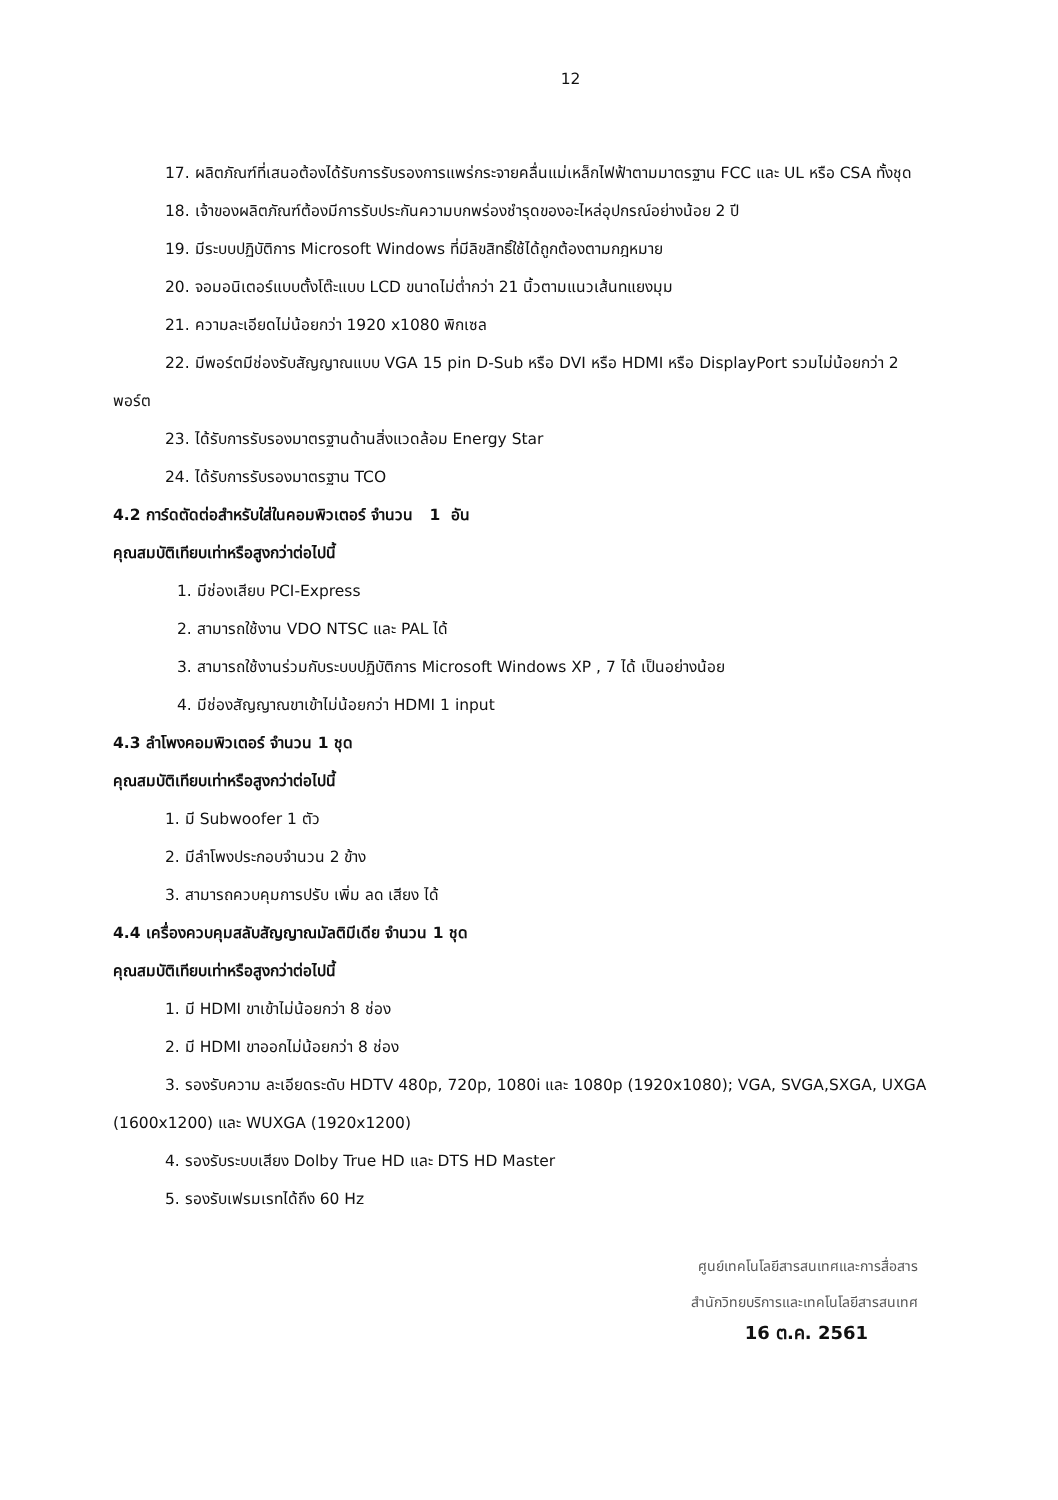12
17. ผลิตภัณฑ์ที่เสนอต้องได้รับการรับรองการแพร่กระจายคลื่นแม่เหล็กไฟฟ้าตามมาตรฐาน FCC และ UL หรือ CSA ทั้งชุด
18. เจ้าของผลิตภัณฑ์ต้องมีการรับประกันความบกพร่องชำรุดของอะไหล่อุปกรณ์อย่างน้อย 2 ปี
19. มีระบบปฏิบัติการ Microsoft Windows ที่มีลิขสิทธิ์ใช้ได้ถูกต้องตามกฎหมาย
20. จอมอนิเตอร์แบบตั้งโต๊ะแบบ LCD ขนาดไม่ต่ำกว่า 21 นิ้วตามแนวเส้นทแยงมุม
21. ความละเอียดไม่น้อยกว่า 1920 x1080 พิกเซล
22. มีพอร์ตมีช่องรับสัญญาณแบบ VGA 15 pin D-Sub หรือ DVI หรือ HDMI หรือ DisplayPort รวมไม่น้อยกว่า 2 พอร์ต
23. ได้รับการรับรองมาตรฐานด้านสิ่งแวดล้อม Energy Star
24. ได้รับการรับรองมาตรฐาน TCO
4.2 การ์ดตัดต่อสำหรับใส่ในคอมพิวเตอร์ จำนวน 1 อัน
คุณสมบัติเทียบเท่าหรือสูงกว่าต่อไปนี้
1. มีช่องเสียบ PCI-Express
2. สามารถใช้งาน VDO NTSC และ PAL ได้
3. สามารถใช้งานร่วมกับระบบปฏิบัติการ Microsoft Windows XP , 7 ได้ เป็นอย่างน้อย
4. มีช่องสัญญาณขาเข้าไม่น้อยกว่า HDMI 1 input
4.3 ลำโพงคอมพิวเตอร์ จำนวน 1 ชุด
คุณสมบัติเทียบเท่าหรือสูงกว่าต่อไปนี้
1. มี Subwoofer 1 ตัว
2. มีลำโพงประกอบจำนวน 2 ข้าง
3. สามารถควบคุมการปรับ เพิ่ม ลด เสียง ได้
4.4 เครื่องควบคุมสลับสัญญาณมัลติมีเดีย จำนวน 1 ชุด
คุณสมบัติเทียบเท่าหรือสูงกว่าต่อไปนี้
1. มี HDMI ขาเข้าไม่น้อยกว่า 8 ช่อง
2. มี HDMI ขาออกไม่น้อยกว่า 8 ช่อง
3. รองรับความ ละเอียดระดับ HDTV 480p, 720p, 1080i และ 1080p (1920x1080); VGA, SVGA,SXGA, UXGA (1600x1200) และ WUXGA (1920x1200)
4. รองรับระบบเสียง Dolby True HD และ DTS HD Master
5. รองรับเฟรมเรทได้ถึง 60 Hz
ศูนย์เทคโนโลยีสารสนเทศและการสื่อสาร
สำนักวิทยบริการและเทคโนโลยีสารสนเทศ
16 ต.ค. 2561